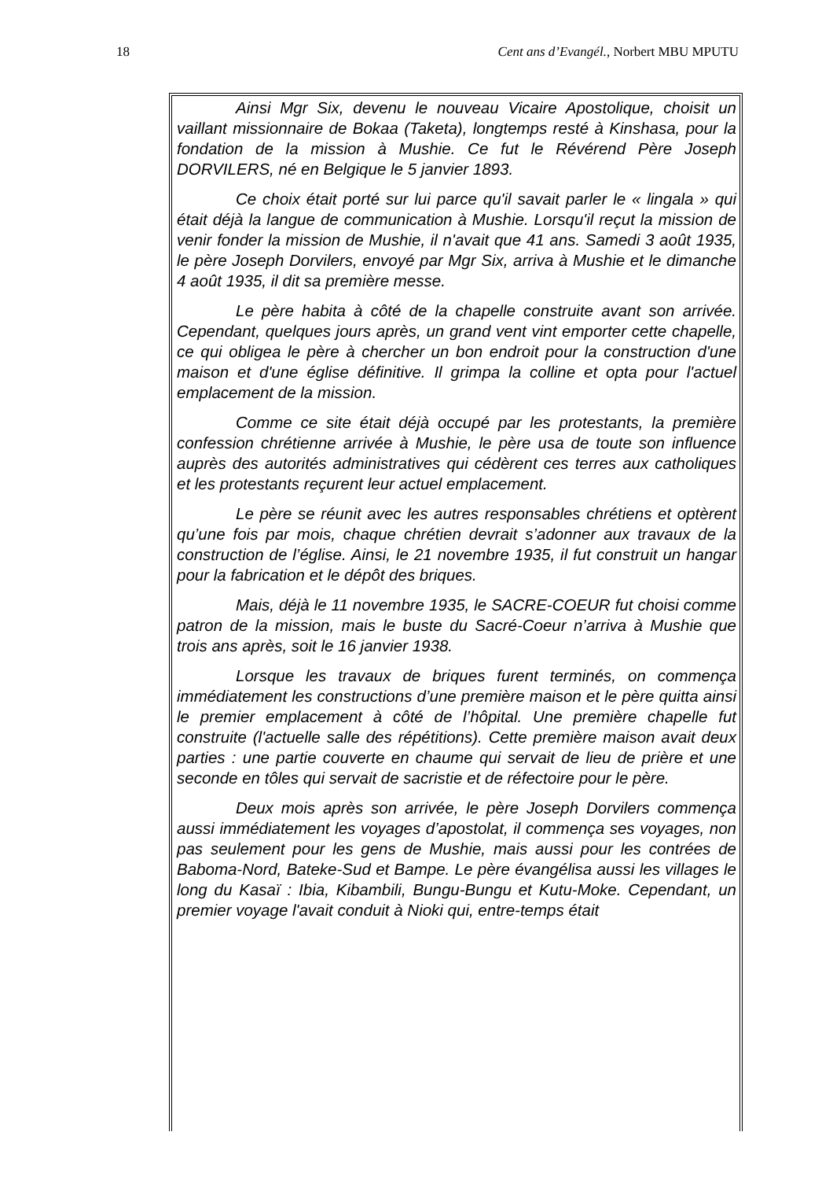18 Cent ans d’Evangél., Norbert MBU MPUTU
Ainsi Mgr Six, devenu le nouveau Vicaire Apostolique, choisit un vaillant missionnaire de Bokaa (Taketa), longtemps resté à Kinshasa, pour la fondation de la mission à Mushie. Ce fut le Révérend Père Joseph DORVILERS, né en Belgique le 5 janvier 1893.
Ce choix était porté sur lui parce qu'il savait parler le « lingala » qui était déjà la langue de communication à Mushie. Lorsqu'il reçut la mission de venir fonder la mission de Mushie, il n'avait que 41 ans. Samedi 3 août 1935, le père Joseph Dorvilers, envoyé par Mgr Six, arriva à Mushie et le dimanche 4 août 1935, il dit sa première messe.
Le père habita à côté de la chapelle construite avant son arrivée. Cependant, quelques jours après, un grand vent vint emporter cette chapelle, ce qui obligea le père à chercher un bon endroit pour la construction d'une maison et d'une église définitive. Il grimpa la colline et opta pour l'actuel emplacement de la mission.
Comme ce site était déjà occupé par les protestants, la première confession chrétienne arrivée à Mushie, le père usa de toute son influence auprès des autorités administratives qui cédèrent ces terres aux catholiques et les protestants reçurent leur actuel emplacement.
Le père se réunit avec les autres responsables chrétiens et optèrent qu’une fois par mois, chaque chrétien devrait s’adonner aux travaux de la construction de l’église. Ainsi, le 21 novembre 1935, il fut construit un hangar pour la fabrication et le dépôt des briques.
Mais, déjà le 11 novembre 1935, le SACRE-COEUR fut choisi comme patron de la mission, mais le buste du Sacré-Coeur n’arriva à Mushie que trois ans après, soit le 16 janvier 1938.
Lorsque les travaux de briques furent terminés, on commença immédiatement les constructions d’une première maison et le père quitta ainsi le premier emplacement à côté de l’hôpital. Une première chapelle fut construite (l'actuelle salle des répétitions). Cette première maison avait deux parties : une partie couverte en chaume qui servait de lieu de prière et une seconde en tôles qui servait de sacristie et de réfectoire pour le père.
Deux mois après son arrivée, le père Joseph Dorvilers commença aussi immédiatement les voyages d’apostolat, il commença ses voyages, non pas seulement pour les gens de Mushie, mais aussi pour les contrées de Baboma-Nord, Bateke-Sud et Bampe. Le père évangélisa aussi les villages le long du Kasaï : Ibia, Kibambili, Bungu-Bungu et Kutu-Moke. Cependant, un premier voyage l'avait conduit à Nioki qui, entre-temps était